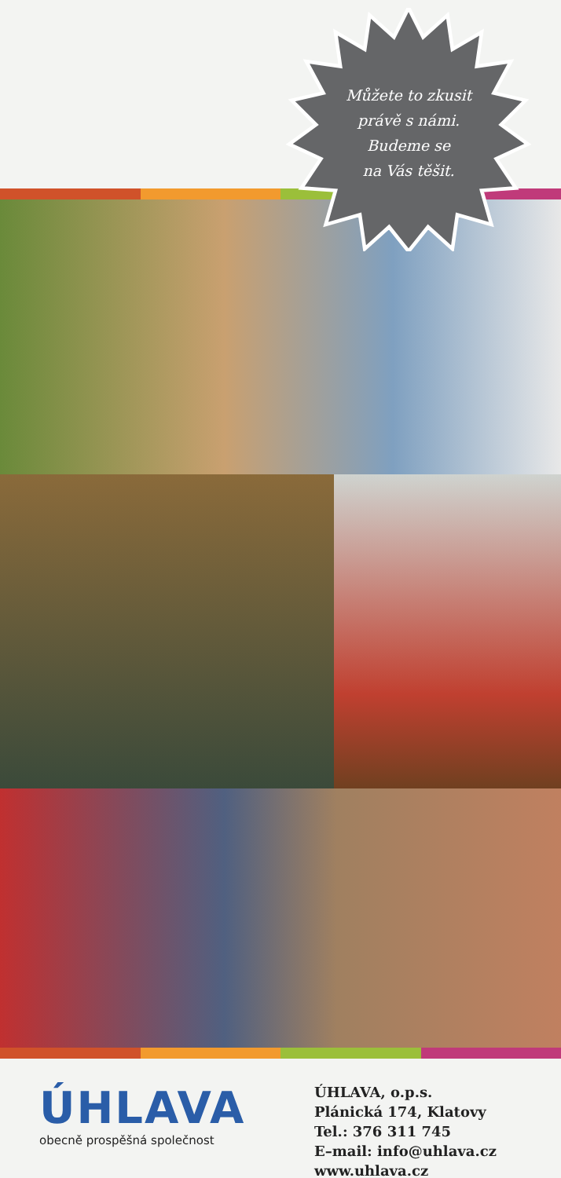Můžete to zkusit
právě s námi.
Budeme se
na Vás těšit.
ÚHLAVA
obecně prospěšná společnost
ÚHLAVA, o.p.s.
Plánická 174, Klatovy
Tel.: 376 311 745
E–mail: info@uhlava.cz
www.uhlava.cz